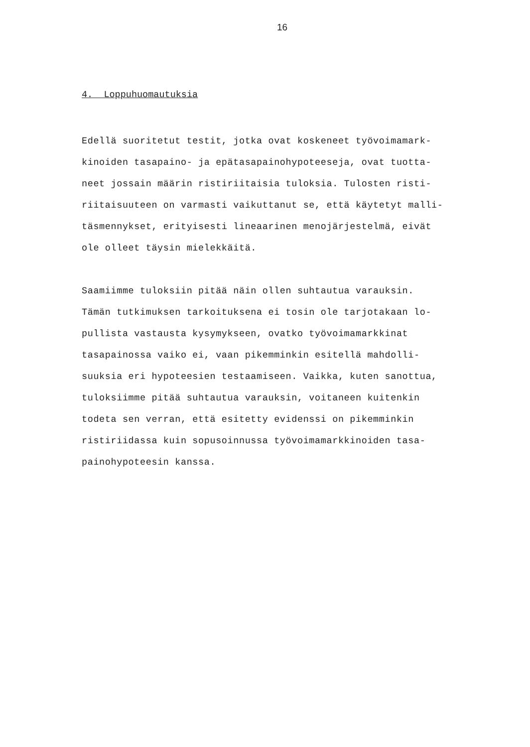16
4. Loppuhuomautuksia
Edellä suoritetut testit, jotka ovat koskeneet työvoimamark-
kinoiden tasapaino- ja epätasapainohypoteeseja, ovat tuotta-
neet jossain määrin ristiriitaisia tuloksia. Tulosten risti-
riitaisuuteen on varmasti vaikuttanut se, että käytetyt malli-
täsmennykset, erityisesti lineaarinen menojärjestelmä, eivät
ole olleet täysin mielekkäitä.
Saamiimme tuloksiin pitää näin ollen suhtautua varauksin.
Tämän tutkimuksen tarkoituksena ei tosin ole tarjotakaan lo-
pullista vastausta kysymykseen, ovatko työvoimamarkkinat
tasapainossa vaiko ei, vaan pikemminkin esitellä mahdolli-
suuksia eri hypoteesien testaamiseen. Vaikka, kuten sanottua,
tuloksiimme pitää suhtautua varauksin, voitaneen kuitenkin
todeta sen verran, että esitetty evidenssi on pikemminkin
ristiriidassa kuin sopusoinnussa työvoimamarkkinoiden tasa-
painohypoteesin kanssa.